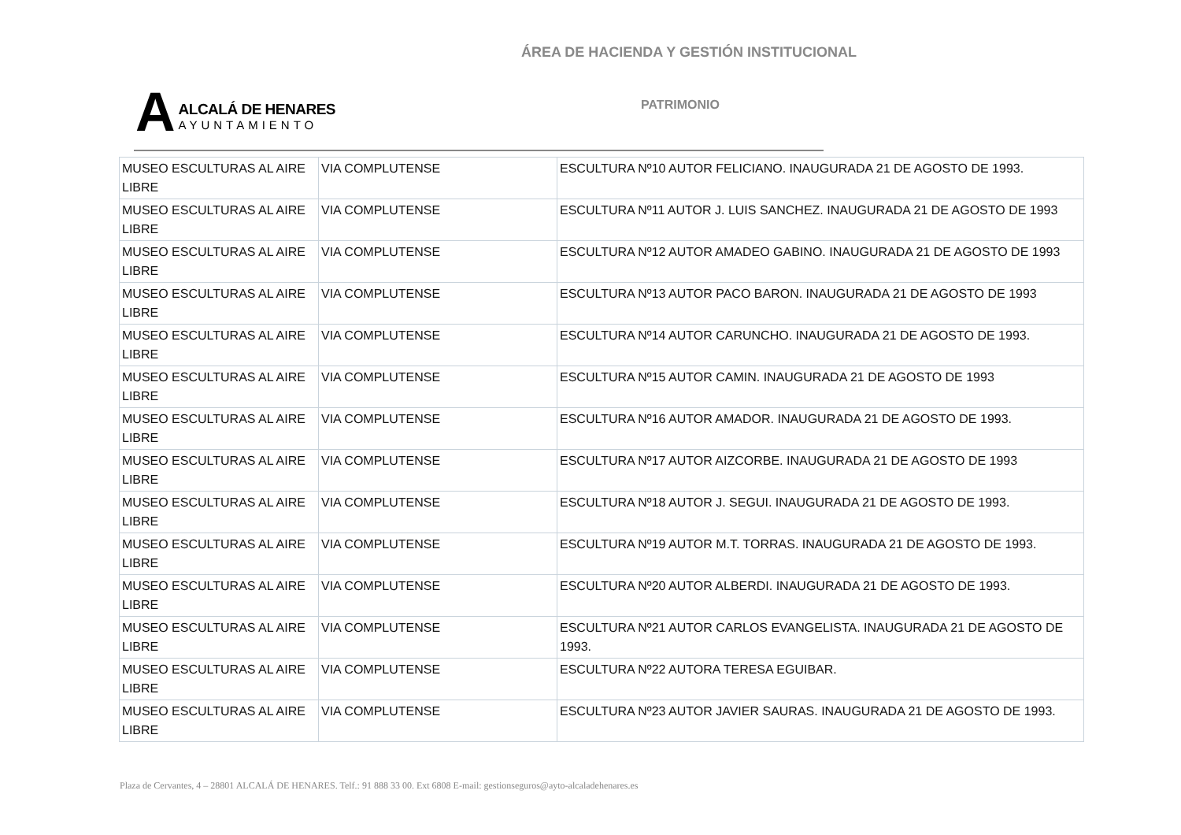ÁREA DE HACIENDA Y GESTIÓN INSTITUCIONAL
A
ALCALÁ DE HENARES
AYUNTAMIENTO
PATRIMONIO
| MUSEO ESCULTURAS AL AIRE LIBRE | VIA COMPLUTENSE | ESCULTURA Nº10 AUTOR FELICIANO. INAUGURADA 21 DE AGOSTO DE 1993. |
| MUSEO ESCULTURAS AL AIRE LIBRE | VIA COMPLUTENSE | ESCULTURA Nº11 AUTOR J. LUIS SANCHEZ. INAUGURADA 21 DE AGOSTO DE 1993 |
| MUSEO ESCULTURAS AL AIRE LIBRE | VIA COMPLUTENSE | ESCULTURA Nº12 AUTOR AMADEO GABINO. INAUGURADA 21 DE AGOSTO DE 1993 |
| MUSEO ESCULTURAS AL AIRE LIBRE | VIA COMPLUTENSE | ESCULTURA Nº13 AUTOR PACO BARON. INAUGURADA 21 DE AGOSTO DE 1993 |
| MUSEO ESCULTURAS AL AIRE LIBRE | VIA COMPLUTENSE | ESCULTURA Nº14 AUTOR CARUNCHO. INAUGURADA 21 DE AGOSTO DE 1993. |
| MUSEO ESCULTURAS AL AIRE LIBRE | VIA COMPLUTENSE | ESCULTURA Nº15 AUTOR CAMIN. INAUGURADA 21 DE AGOSTO DE 1993 |
| MUSEO ESCULTURAS AL AIRE LIBRE | VIA COMPLUTENSE | ESCULTURA Nº16 AUTOR AMADOR. INAUGURADA 21 DE AGOSTO DE 1993. |
| MUSEO ESCULTURAS AL AIRE LIBRE | VIA COMPLUTENSE | ESCULTURA Nº17 AUTOR AIZCORBE. INAUGURADA 21 DE AGOSTO DE 1993 |
| MUSEO ESCULTURAS AL AIRE LIBRE | VIA COMPLUTENSE | ESCULTURA Nº18 AUTOR J. SEGUI. INAUGURADA 21 DE AGOSTO DE 1993. |
| MUSEO ESCULTURAS AL AIRE LIBRE | VIA COMPLUTENSE | ESCULTURA Nº19 AUTOR M.T. TORRAS. INAUGURADA 21 DE AGOSTO DE 1993. |
| MUSEO ESCULTURAS AL AIRE LIBRE | VIA COMPLUTENSE | ESCULTURA Nº20 AUTOR ALBERDI. INAUGURADA 21 DE AGOSTO DE 1993. |
| MUSEO ESCULTURAS AL AIRE LIBRE | VIA COMPLUTENSE | ESCULTURA Nº21 AUTOR CARLOS EVANGELISTA. INAUGURADA 21 DE AGOSTO DE 1993. |
| MUSEO ESCULTURAS AL AIRE LIBRE | VIA COMPLUTENSE | ESCULTURA Nº22 AUTORA TERESA EGUIBAR. |
| MUSEO ESCULTURAS AL AIRE LIBRE | VIA COMPLUTENSE | ESCULTURA Nº23 AUTOR JAVIER SAURAS. INAUGURADA 21 DE AGOSTO DE 1993. |
Plaza de Cervantes, 4 – 28801 ALCALÁ DE HENARES. Telf.: 91 888 33 00. Ext 6808 E-mail: gestionseguros@ayto-alcaladehenares.es